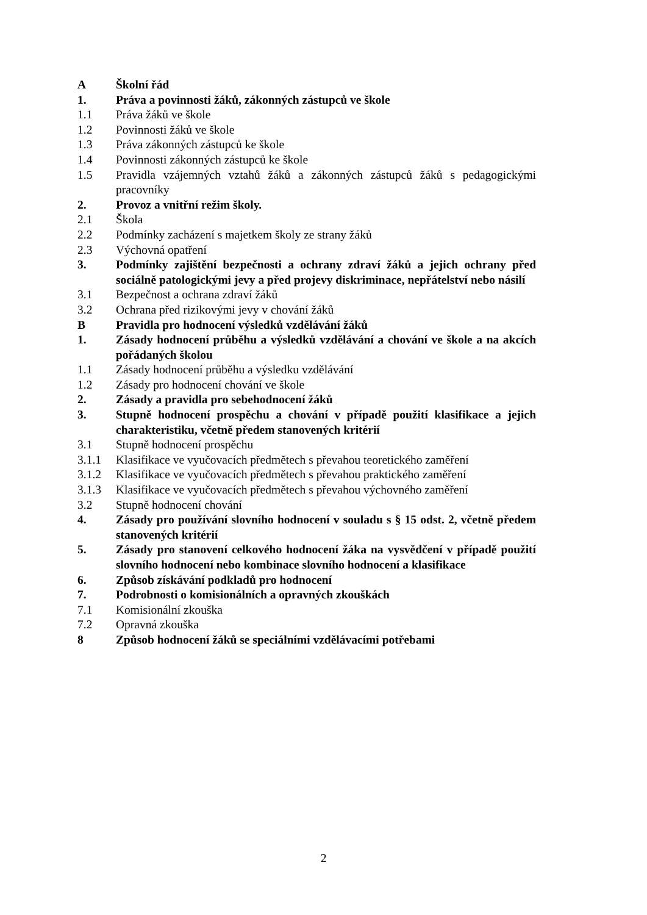A Školní řád
1. Práva a povinnosti žáků, zákonných zástupců ve škole
1.1 Práva žáků ve škole
1.2 Povinnosti žáků ve škole
1.3 Práva zákonných zástupců ke škole
1.4 Povinnosti zákonných zástupců ke škole
1.5 Pravidla vzájemných vztahů žáků a zákonných zástupců žáků s pedagogickými pracovníky
2. Provoz a vnitřní režim školy.
2.1 Škola
2.2 Podmínky zacházení s majetkem školy ze strany žáků
2.3 Výchovná opatření
3. Podmínky zajištění bezpečnosti a ochrany zdraví žáků a jejich ochrany před sociálně patologickými jevy a před projevy diskriminace, nepřátelství nebo násilí
3.1 Bezpečnost a ochrana zdraví žáků
3.2 Ochrana před rizikovými jevy v chování žáků
B Pravidla pro hodnocení výsledků vzdělávání žáků
1. Zásady hodnocení průběhu a výsledků vzdělávání a chování ve škole a na akcích pořádaných školou
1.1 Zásady hodnocení průběhu a výsledku vzdělávání
1.2 Zásady pro hodnocení chování ve škole
2. Zásady a pravidla pro sebehodnocení žáků
3. Stupně hodnocení prospěchu a chování v případě použití klasifikace a jejich charakteristiku, včetně předem stanovených kritérií
3.1 Stupně hodnocení prospěchu
3.1.1 Klasifikace ve vyučovacích předmětech s převahou teoretického zaměření
3.1.2 Klasifikace ve vyučovacích předmětech s převahou praktického zaměření
3.1.3 Klasifikace ve vyučovacích předmětech s převahou výchovného zaměření
3.2 Stupně hodnocení chování
4. Zásady pro používání slovního hodnocení v souladu s § 15 odst. 2, včetně předem stanovených kritérií
5. Zásady pro stanovení celkového hodnocení žáka na vysvědčení v případě použití slovního hodnocení nebo kombinace slovního hodnocení a klasifikace
6. Způsob získávání podkladů pro hodnocení
7. Podrobnosti o komisionálních a opravných zkouškách
7.1 Komisionální zkouška
7.2 Opravná zkouška
8 Způsob hodnocení žáků se speciálními vzdělávacími potřebami
2